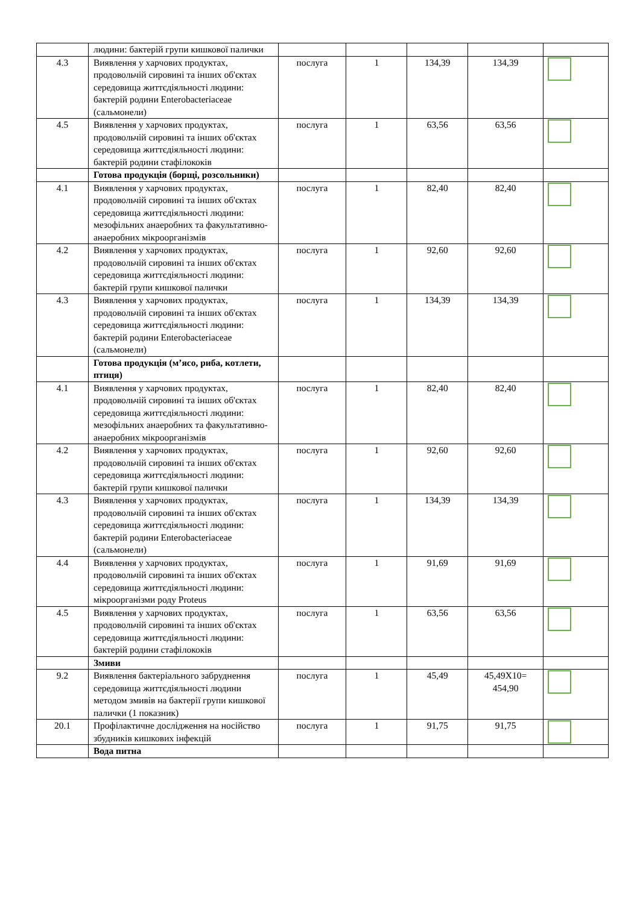| | людини: бактерій групи кишкової палички | | | | | |
| 4.3 | Виявлення у харчових продуктах, продовольчій сировині та інших об'єктах середовища життєдіяльності людини: бактерій родини Enterobacteriaceae (сальмонели) | послуга | 1 | 134,39 | 134,39 | |
| 4.5 | Виявлення у харчових продуктах, продовольчій сировині та інших об'єктах середовища життєдіяльності людини: бактерій родини стафілококів | послуга | 1 | 63,56 | 63,56 | |
| | Готова продукція (борщі, розсольники) | | | | | |
| 4.1 | Виявлення у харчових продуктах, продовольчій сировині та інших об'єктах середовища життєдіяльності людини: мезофільних анаеробних та факультативно-анаеробних мікроорганізмів | послуга | 1 | 82,40 | 82,40 | |
| 4.2 | Виявлення у харчових продуктах, продовольчій сировині та інших об'єктах середовища життєдіяльності людини: бактерій групи кишкової палички | послуга | 1 | 92,60 | 92,60 | |
| 4.3 | Виявлення у харчових продуктах, продовольчій сировині та інших об'єктах середовища життєдіяльності людини: бактерій родини Enterobacteriaceae (сальмонели) | послуга | 1 | 134,39 | 134,39 | |
| | Готова продукція (м’ясо, риба, котлети, птиця) | | | | | |
| 4.1 | Виявлення у харчових продуктах, продовольчій сировині та інших об'єктах середовища життєдіяльності людини: мезофільних анаеробних та факультативно-анаеробних мікроорганізмів | послуга | 1 | 82,40 | 82,40 | |
| 4.2 | Виявлення у харчових продуктах, продовольчій сировині та інших об'єктах середовища життєдіяльності людини: бактерій групи кишкової палички | послуга | 1 | 92,60 | 92,60 | |
| 4.3 | Виявлення у харчових продуктах, продовольчій сировині та інших об'єктах середовища життєдіяльності людини: бактерій родини Enterobacteriaceae (сальмонели) | послуга | 1 | 134,39 | 134,39 | |
| 4.4 | Виявлення у харчових продуктах, продовольчій сировині та інших об'єктах середовища життєдіяльності людини: мікроорганізми роду Proteus | послуга | 1 | 91,69 | 91,69 | |
| 4.5 | Виявлення у харчових продуктах, продовольчій сировині та інших об'єктах середовища життєдіяльності людини: бактерій родини стафілококів | послуга | 1 | 63,56 | 63,56 | |
| | Змиви | | | | | |
| 9.2 | Виявлення бактеріального забруднення середовища життєдіяльності людини методом змивів на бактерії групи кишкової палички (1 показник) | послуга | 1 | 45,49 | 45,49Х10= 454,90 | |
| 20.1 | Профілактичне дослідження на носійство збудників кишкових інфекцій | послуга | 1 | 91,75 | 91,75 | |
| | Вода питна | | | | | |